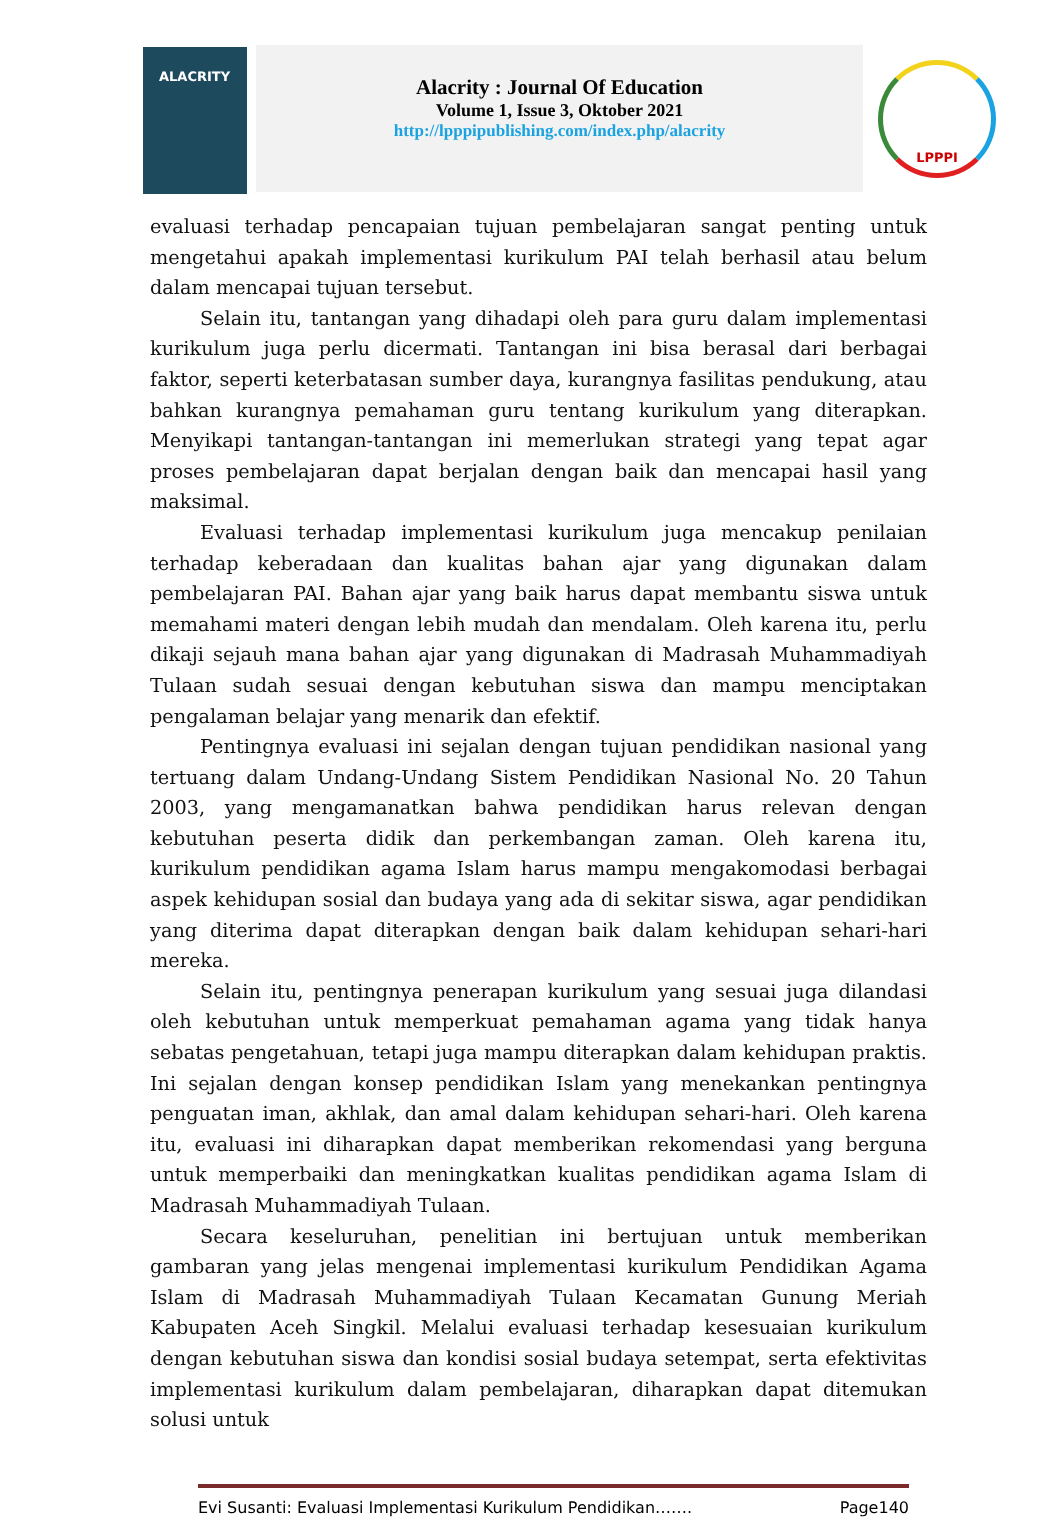ALACRITY
Alacrity : Journal Of Education
Volume 1, Issue 3, Oktober 2021
http://lpppipublishing.com/index.php/alacrity
LPPPI
evaluasi terhadap pencapaian tujuan pembelajaran sangat penting untuk mengetahui apakah implementasi kurikulum PAI telah berhasil atau belum dalam mencapai tujuan tersebut.
Selain itu, tantangan yang dihadapi oleh para guru dalam implementasi kurikulum juga perlu dicermati. Tantangan ini bisa berasal dari berbagai faktor, seperti keterbatasan sumber daya, kurangnya fasilitas pendukung, atau bahkan kurangnya pemahaman guru tentang kurikulum yang diterapkan. Menyikapi tantangan-tantangan ini memerlukan strategi yang tepat agar proses pembelajaran dapat berjalan dengan baik dan mencapai hasil yang maksimal.
Evaluasi terhadap implementasi kurikulum juga mencakup penilaian terhadap keberadaan dan kualitas bahan ajar yang digunakan dalam pembelajaran PAI. Bahan ajar yang baik harus dapat membantu siswa untuk memahami materi dengan lebih mudah dan mendalam. Oleh karena itu, perlu dikaji sejauh mana bahan ajar yang digunakan di Madrasah Muhammadiyah Tulaan sudah sesuai dengan kebutuhan siswa dan mampu menciptakan pengalaman belajar yang menarik dan efektif.
Pentingnya evaluasi ini sejalan dengan tujuan pendidikan nasional yang tertuang dalam Undang-Undang Sistem Pendidikan Nasional No. 20 Tahun 2003, yang mengamanatkan bahwa pendidikan harus relevan dengan kebutuhan peserta didik dan perkembangan zaman. Oleh karena itu, kurikulum pendidikan agama Islam harus mampu mengakomodasi berbagai aspek kehidupan sosial dan budaya yang ada di sekitar siswa, agar pendidikan yang diterima dapat diterapkan dengan baik dalam kehidupan sehari-hari mereka.
Selain itu, pentingnya penerapan kurikulum yang sesuai juga dilandasi oleh kebutuhan untuk memperkuat pemahaman agama yang tidak hanya sebatas pengetahuan, tetapi juga mampu diterapkan dalam kehidupan praktis. Ini sejalan dengan konsep pendidikan Islam yang menekankan pentingnya penguatan iman, akhlak, dan amal dalam kehidupan sehari-hari. Oleh karena itu, evaluasi ini diharapkan dapat memberikan rekomendasi yang berguna untuk memperbaiki dan meningkatkan kualitas pendidikan agama Islam di Madrasah Muhammadiyah Tulaan.
Secara keseluruhan, penelitian ini bertujuan untuk memberikan gambaran yang jelas mengenai implementasi kurikulum Pendidikan Agama Islam di Madrasah Muhammadiyah Tulaan Kecamatan Gunung Meriah Kabupaten Aceh Singkil. Melalui evaluasi terhadap kesesuaian kurikulum dengan kebutuhan siswa dan kondisi sosial budaya setempat, serta efektivitas implementasi kurikulum dalam pembelajaran, diharapkan dapat ditemukan solusi untuk
Evi Susanti: Evaluasi Implementasi Kurikulum Pendidikan……. Page140